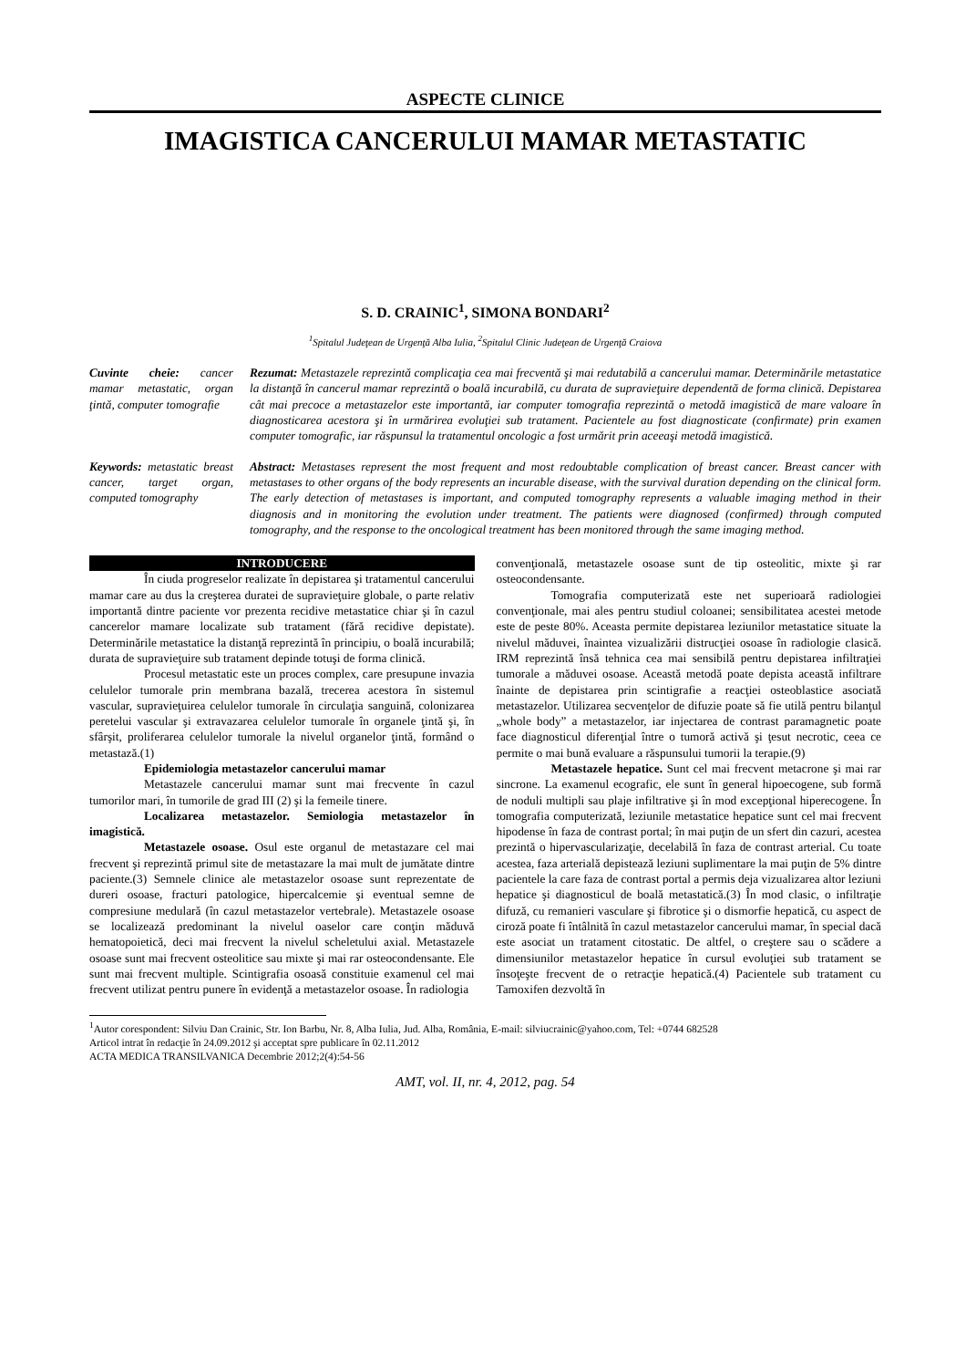ASPECTE CLINICE
IMAGISTICA CANCERULUI MAMAR METASTATIC
S. D. CRAINIC<sup>1</sup>, SIMONA BONDARI<sup>2</sup>
<sup>1</sup> Spitalul Judeţean de Urgenţă Alba Iulia, <sup>2</sup>Spitalul Clinic Judeţean de Urgenţă Craiova
Cuvinte cheie: cancer mamar metastatic, organ ţintă, computer tomografie
Rezumat: Metastazele reprezintă complicaţia cea mai frecventă şi mai redutabilă a cancerului mamar. Determinările metastatice la distanţă în cancerul mamar reprezintă o boală incurabilă, cu durata de supravieţuire dependentă de forma clinică. Depistarea cât mai precoce a metastazelor este importantă, iar computer tomografia reprezintă o metodă imagistică de mare valoare în diagnosticarea acestora şi în urmărirea evoluţiei sub tratament. Pacientele au fost diagnosticate (confirmate) prin examen computer tomografic, iar răspunsul la tratamentul oncologic a fost urmărit prin aceeaşi metodă imagistică.
Keywords: metastatic breast cancer, target organ, computed tomography
Abstract: Metastases represent the most frequent and most redoubtable complication of breast cancer. Breast cancer with metastases to other organs of the body represents an incurable disease, with the survival duration depending on the clinical form. The early detection of metastases is important, and computed tomography represents a valuable imaging method in their diagnosis and in monitoring the evolution under treatment. The patients were diagnosed (confirmed) through computed tomography, and the response to the oncological treatment has been monitored through the same imaging method.
INTRODUCERE
În ciuda progreselor realizate în depistarea şi tratamentul cancerului mamar care au dus la creşterea duratei de supravieţuire globale, o parte relativ importantă dintre paciente vor prezenta recidive metastatice chiar şi în cazul cancerelor mamare localizate sub tratament (fără recidive depistate). Determinările metastatice la distanţă reprezintă în principiu, o boală incurabilă; durata de supravieţuire sub tratament depinde totuşi de forma clinică.
Procesul metastatic este un proces complex, care presupune invazia celulelor tumorale prin membrana bazală, trecerea acestora în sistemul vascular, supravieţuirea celulelor tumorale în circulaţia sanguină, colonizarea peretelui vascular şi extravazarea celulelor tumorale în organele ţintă şi, în sfârşit, proliferarea celulelor tumorale la nivelul organelor ţintă, formând o metastază.(1)
Epidemiologia metastazelor cancerului mamar
Metastazele cancerului mamar sunt mai frecvente în cazul tumorilor mari, în tumorile de grad III (2) şi la femeile tinere.
Localizarea metastazelor. Semiologia metastazelor în imagistică.
Metastazele osoase. Osul este organul de metastazare cel mai frecvent şi reprezintă primul site de metastazare la mai mult de jumătate dintre paciente.(3) Semnele clinice ale metastazelor osoase sunt reprezentate de dureri osoase, fracturi patologice, hipercalcemie şi eventual semne de compresiune medulară (în cazul metastazelor vertebrale). Metastazele osoase se localizează predominant la nivelul oaselor care conţin măduvă hematopoietică, deci mai frecvent la nivelul scheletului axial. Metastazele osoase sunt mai frecvent osteolitice sau mixte şi mai rar osteocondensante. Ele sunt mai frecvent multiple. Scintigrafia osoasă constituie examenul cel mai frecvent utilizat pentru punere în evidenţă a metastazelor osoase. În radiologia
convenţională, metastazele osoase sunt de tip osteolitic, mixte şi rar osteocondensante.
Tomografia computerizată este net superioară radiologiei convenţionale, mai ales pentru studiul coloanei; sensibilitatea acestei metode este de peste 80%. Aceasta permite depistarea leziunilor metastatice situate la nivelul măduvei, înaintea vizualizării distrucţiei osoase în radiologie clasică. IRM reprezintă însă tehnica cea mai sensibilă pentru depistarea infiltraţiei tumorale a măduvei osoase. Această metodă poate depista această infiltrare înainte de depistarea prin scintigrafie a reacţiei osteoblastice asociată metastazelor. Utilizarea secvenţelor de difuzie poate să fie utilă pentru bilanţul „whole body” a metastazelor, iar injectarea de contrast paramagnetic poate face diagnosticul diferenţial între o tumoră activă şi ţesut necrotic, ceea ce permite o mai bună evaluare a răspunsului tumorii la terapie.(9)
Metastazele hepatice. Sunt cel mai frecvent metacrone şi mai rar sincrone. La examenul ecografic, ele sunt în general hipoecogene, sub formă de noduli multipli sau plaje infiltrative şi în mod excepţional hiperecogene. În tomografia computerizată, leziunile metastatice hepatice sunt cel mai frecvent hipodense în faza de contrast portal; în mai puţin de un sfert din cazuri, acestea prezintă o hipervascularizaţie, decelabilă în faza de contrast arterial. Cu toate acestea, faza arterială depistează leziuni suplimentare la mai puţin de 5% dintre pacientele la care faza de contrast portal a permis deja vizualizarea altor leziuni hepatice şi diagnosticul de boală metastatică.(3) În mod clasic, o infiltraţie difuză, cu remanieri vasculare şi fibrotice şi o dismorfie hepatică, cu aspect de ciroză poate fi întâlnită în cazul metastazelor cancerului mamar, în special dacă este asociat un tratament citostatic. De altfel, o creştere sau o scădere a dimensiunilor metastazelor hepatice în cursul evoluţiei sub tratament se însoţeşte frecvent de o retracţie hepatică.(4) Pacientele sub tratament cu Tamoxifen dezvoltă în
<sup>1</sup> Autor corespondent: Silviu Dan Crainic, Str. Ion Barbu, Nr. 8, Alba Iulia, Jud. Alba, România, E-mail: silviucrainic@yahoo.com, Tel: +0744 682528
Articol intrat în redacţie în 24.09.2012 şi acceptat spre publicare în 02.11.2012
ACTA MEDICA TRANSILVANICA Decembrie 2012;2(4):54-56
AMT, vol. II, nr. 4, 2012, pag. 54